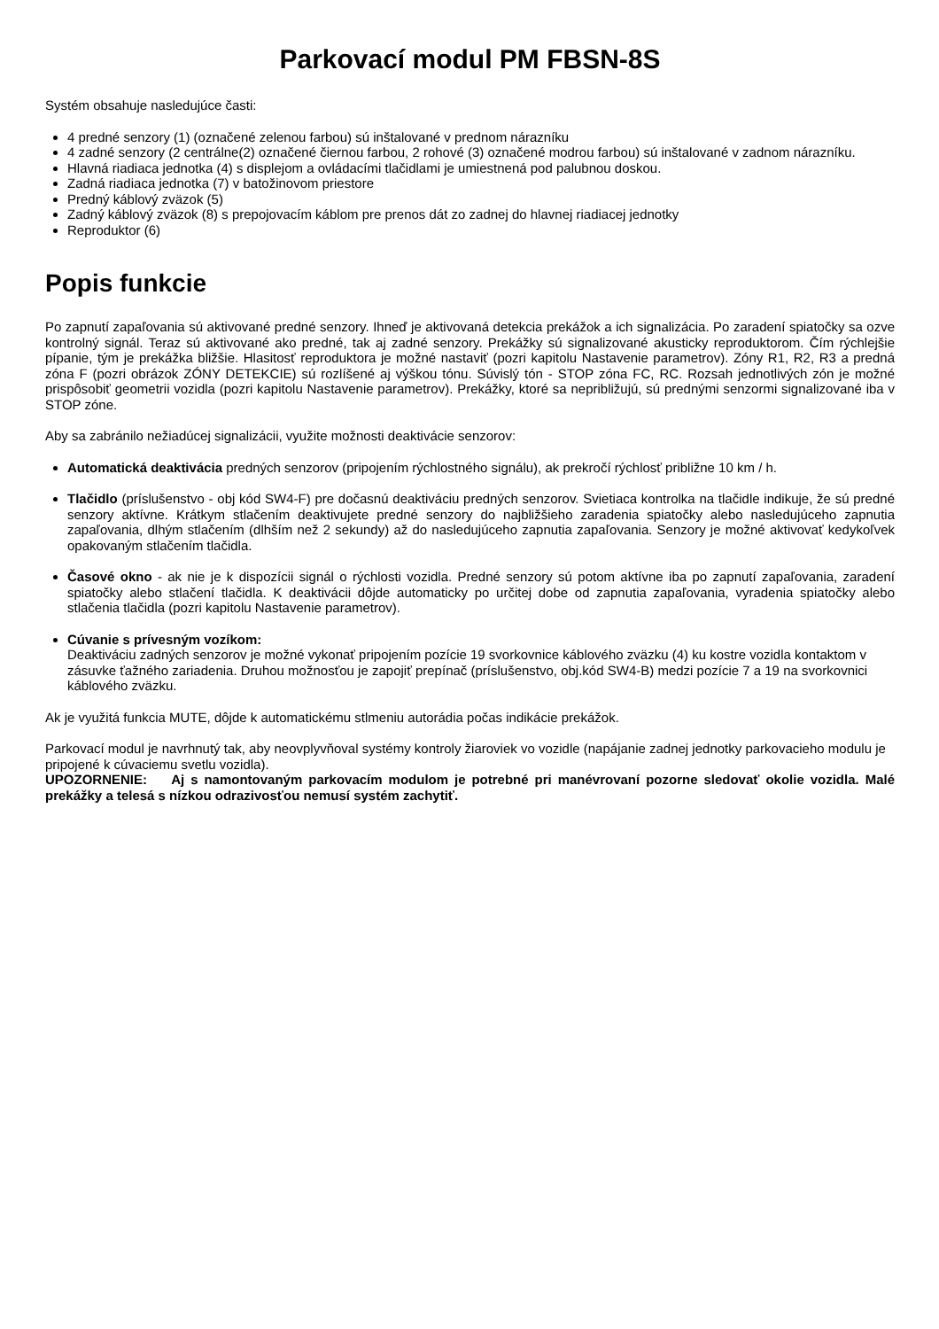Parkovací modul PM FBSN-8S
Systém obsahuje nasledujúce časti:
4 predné senzory (1) (označené zelenou farbou) sú inštalované v prednom nárazníku
4 zadné senzory (2 centrálne(2) označené čiernou farbou, 2 rohové (3) označené modrou farbou) sú inštalované v zadnom nárazníku.
Hlavná riadiaca jednotka (4) s displejom a ovládacími tlačidlami je umiestnená pod palubnou doskou.
Zadná riadiaca jednotka (7) v batožinovom priestore
Predný káblový zväzok (5)
Zadný káblový zväzok (8) s prepojovacím káblom pre prenos dát zo zadnej do hlavnej riadiacej jednotky
Reproduktor (6)
Popis funkcie
Po zapnutí zapaľovania sú aktivované predné senzory. Ihneď je aktivovaná detekcia prekážok a ich signalizácia. Po zaradení spiatočky sa ozve kontrolný signál. Teraz sú aktivované ako predné, tak aj zadné senzory. Prekážky sú signalizované akusticky reproduktorom. Čím rýchlejšie pípanie, tým je prekážka bližšie. Hlasitosť reproduktora je možné nastaviť (pozri kapitolu Nastavenie parametrov). Zóny R1, R2, R3 a predná zóna F (pozri obrázok ZÓNY DETEKCIE) sú rozlíšené aj výškou tónu. Súvislý tón - STOP zóna FC, RC. Rozsah jednotlivých zón je možné prispôsobiť geometrii vozidla (pozri kapitolu Nastavenie parametrov). Prekážky, ktoré sa nepribližujú, sú prednými senzormi signalizované iba v STOP zóne.
Aby sa zabránilo nežiadúcej signalizácii, využite možnosti deaktivácie senzorov:
Automatická deaktivácia predných senzorov (pripojením rýchlostného signálu), ak prekročí rýchlosť približne 10 km / h.
Tlačidlo (príslušenstvo - obj kód SW4-F) pre dočasnú deaktiváciu predných senzorov. Svietiaca kontrolka na tlačidle indikuje, že sú predné senzory aktívne. Krátkym stlačením deaktivujete predné senzory do najbližšieho zaradenia spiatočky alebo nasledujúceho zapnutia zapaľovania, dlhým stlačením (dlhším než 2 sekundy) až do nasledujúceho zapnutia zapaľovania. Senzory je možné aktivovať kedykoľvek opakovaným stlačením tlačidla.
Časové okno - ak nie je k dispozícii signál o rýchlosti vozidla. Predné senzory sú potom aktívne iba po zapnutí zapaľovania, zaradení spiatočky alebo stlačení tlačidla. K deaktivácii dôjde automaticky po určitej dobe od zapnutia zapaľovania, vyradenia spiatočky alebo stlačenia tlačidla (pozri kapitolu Nastavenie parametrov).
Cúvanie s prívesným vozíkom:
Deaktiváciu zadných senzorov je možné vykonať pripojením pozície 19 svorkovnice káblového zväzku (4) ku kostre vozidla kontaktom v zásuvke ťažného zariadenia. Druhou možnosťou je zapojiť prepínač (príslušenstvo, obj.kód SW4-B) medzi pozície 7 a 19 na svorkovnici káblového zväzku.
Ak je využitá funkcia MUTE, dôjde k automatickému stlmeniu autorádia počas indikácie prekážok.
Parkovací modul je navrhnutý tak, aby neovplyvňoval systémy kontroly žiaroviek vo vozidle (napájanie zadnej jednotky parkovacieho modulu je pripojené k cúvaciemu svetlu vozidla).
UPOZORNENIE: Aj s namontovaným parkovacím modulom je potrebné pri manévrovaní pozorne sledovať okolie vozidla. Malé prekážky a telesá s nízkou odrazivosťou nemusí systém zachytiť.